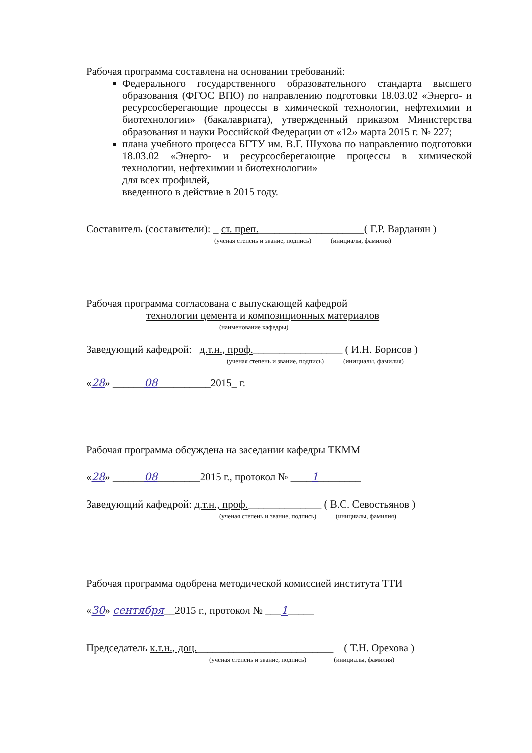Рабочая программа составлена на основании требований:
Федерального государственного образовательного стандарта высшего образования (ФГОС ВПО) по направлению подготовки 18.03.02 «Энерго- и ресурсосберегающие процессы в химической технологии, нефтехимии и биотехнологии» (бакалавриата), утвержденный приказом Министерства образования и науки Российской Федерации от «12» марта 2015 г. № 227;
плана учебного процесса БГТУ им. В.Г. Шухова по направлению подготовки 18.03.02 «Энерго- и ресурсосберегающие процессы в химической технологии, нефтехимии и биотехнологии»
для всех профилей,
введенного в действие в 2015 году.
Составитель (составители): _ ст. преп.____________________( Г.Р. Варданян )
(ученая степень и звание, подпись) (инициалы, фамилия)
Рабочая программа согласована с выпускающей кафедрой
технологии цемента и композиционных материалов
(наименование кафедры)
Заведующий кафедрой: д.т.н., проф._________________ ( И.Н. Борисов )
(ученая степень и звание, подпись) (инициалы, фамилия)
«28» ______08__________2015_ г.
Рабочая программа обсуждена на заседании кафедры ТКММ
«28» ______08________2015 г., протокол № ____1________
Заведующий кафедрой: д.т.н., проф.______________ ( В.С. Севостьянов )
(ученая степень и звание, подпись) (инициалы, фамилия)
Рабочая программа одобрена методической комиссией института ТТИ
«30» сентября__2015 г., протокол № ___1_____
Председатель к.т.н., доц.__________________________ ( Т.Н. Орехова )
(ученая степень и звание, подпись) (инициалы, фамилия)